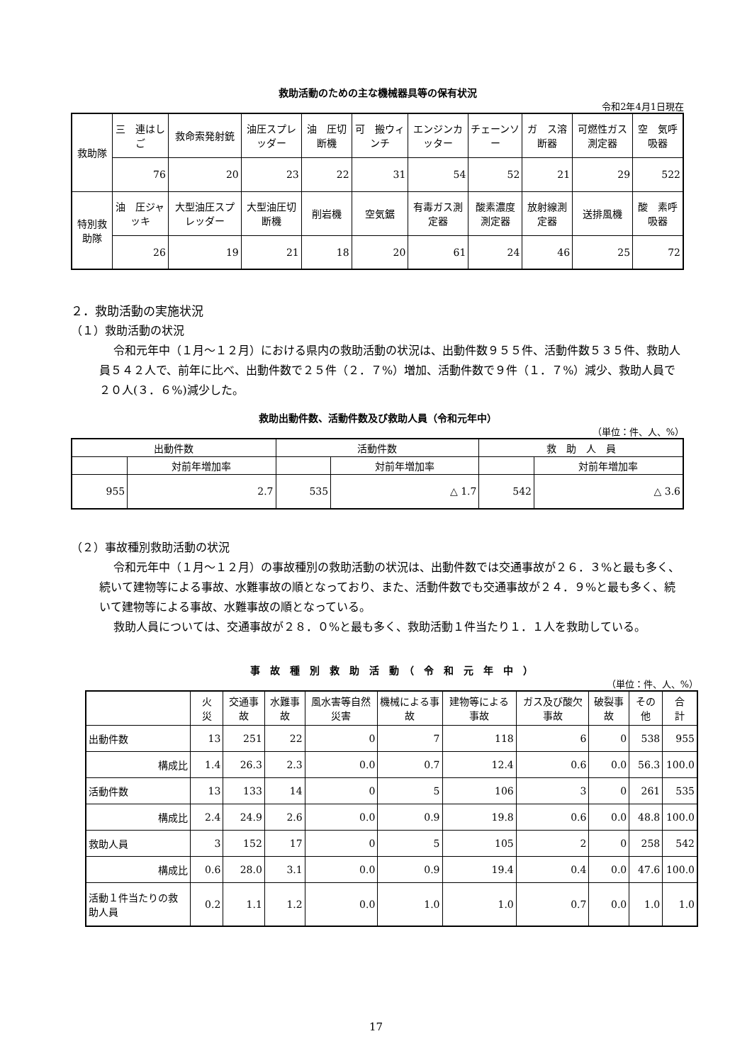救助活動のための主な機械器具等の保有状況
令和2年4月1日現在
| 救助隊 | 三 連はしご | 救命索発射銃 | 油圧スプレッダー | 油 圧切断機 | 可 搬ウィンチ | エンジンカッター | チェーンソー | ガ ス溶断器 | 可燃性ガス測定器 | 空 気呼吸器 |
| --- | --- | --- | --- | --- | --- | --- | --- | --- | --- | --- |
| | 76 | 20 | 23 | 22 | 31 | 54 | 52 | 21 | 29 | 522 |
| 特別救助隊 | 油 圧ジャッキ | 大型油圧スプレッダー | 大型油圧切断機 | 削岩機 | 空気鋸 | 有毒ガス測定器 | 酸素濃度測定器 | 放射線測定器 | 送排風機 | 酸 素呼吸器 |
| | 26 | 19 | 21 | 18 | 20 | 61 | 24 | 46 | 25 | 72 |
２．救助活動の実施状況
（１）救助活動の状況
令和元年中（１月～１２月）における県内の救助活動の状況は、出動件数９５５件、活動件数５３５件、救助人員５４２人で、前年に比べ、出動件数で２５件（２．７%）増加、活動件数で９件（１．７%）減少、救助人員で２０人(３．６%)減少した。
救助出動件数、活動件数及び救助人員（令和元年中）
（単位：件、人、%）
| 出動件数 | | 活動件数 | | 救 助 人 員 | |
| --- | --- | --- | --- | --- | --- |
| | 対前年増加率 | | 対前年増加率 | | 対前年増加率 |
| 955 | 2.7 | 535 | △ 1.7 | 542 | △ 3.6 |
（２）事故種別救助活動の状況
令和元年中（１月～１２月）の事故種別の救助活動の状況は、出動件数では交通事故が２６．３%と最も多く、続いて建物等による事故、水難事故の順となっており、また、活動件数でも交通事故が２４．９%と最も多く、続いて建物等による事故、水難事故の順となっている。
救助人員については、交通事故が２８．０%と最も多く、救助活動１件当たり１．１人を救助している。
事　故　種　別　救　助　活　動　（　令　和　元　年　中　）
（単位：件、人、%）
| | 火 災 | 交通事故 | 水難事故 | 風水害等自然災害 | 機械による事故 | 建物等による事故 | ガス及び酸欠事故 | 破裂事故 | その他 | 合 計 |
| --- | --- | --- | --- | --- | --- | --- | --- | --- | --- | --- |
| 出動件数 | 13 | 251 | 22 | 0 | 7 | 118 | 6 | 0 | 538 | 955 |
| 構成比 | 1.4 | 26.3 | 2.3 | 0.0 | 0.7 | 12.4 | 0.6 | 0.0 | 56.3 | 100.0 |
| 活動件数 | 13 | 133 | 14 | 0 | 5 | 106 | 3 | 0 | 261 | 535 |
| 構成比 | 2.4 | 24.9 | 2.6 | 0.0 | 0.9 | 19.8 | 0.6 | 0.0 | 48.8 | 100.0 |
| 救助人員 | 3 | 152 | 17 | 0 | 5 | 105 | 2 | 0 | 258 | 542 |
| 構成比 | 0.6 | 28.0 | 3.1 | 0.0 | 0.9 | 19.4 | 0.4 | 0.0 | 47.6 | 100.0 |
| 活動１件当たりの救助人員 | 0.2 | 1.1 | 1.2 | 0.0 | 1.0 | 1.0 | 0.7 | 0.0 | 1.0 | 1.0 |
17